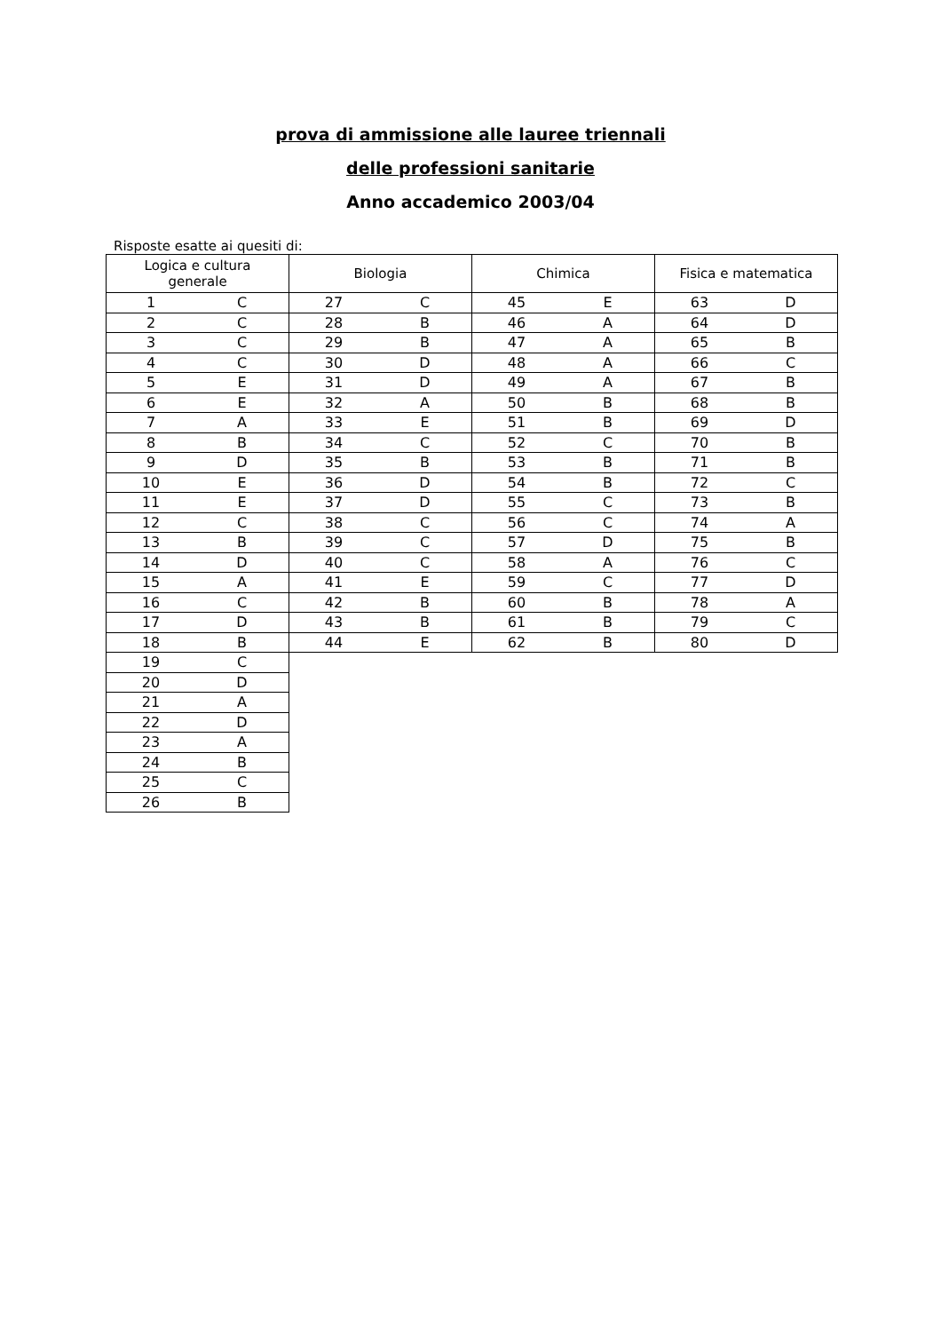prova di ammissione alle lauree triennali
delle professioni sanitarie
Anno accademico 2003/04
Risposte esatte ai quesiti di:
| Logica e cultura generale | | Biologia | | Chimica | | Fisica e matematica | |
| --- | --- | --- | --- | --- | --- | --- | --- |
| 1 | C | 27 | C | 45 | E | 63 | D |
| 2 | C | 28 | B | 46 | A | 64 | D |
| 3 | C | 29 | B | 47 | A | 65 | B |
| 4 | C | 30 | D | 48 | A | 66 | C |
| 5 | E | 31 | D | 49 | A | 67 | B |
| 6 | E | 32 | A | 50 | B | 68 | B |
| 7 | A | 33 | E | 51 | B | 69 | D |
| 8 | B | 34 | C | 52 | C | 70 | B |
| 9 | D | 35 | B | 53 | B | 71 | B |
| 10 | E | 36 | D | 54 | B | 72 | C |
| 11 | E | 37 | D | 55 | C | 73 | B |
| 12 | C | 38 | C | 56 | C | 74 | A |
| 13 | B | 39 | C | 57 | D | 75 | B |
| 14 | D | 40 | C | 58 | A | 76 | C |
| 15 | A | 41 | E | 59 | C | 77 | D |
| 16 | C | 42 | B | 60 | B | 78 | A |
| 17 | D | 43 | B | 61 | B | 79 | C |
| 18 | B | 44 | E | 62 | B | 80 | D |
| 19 | C | | | | | | |
| 20 | D | | | | | | |
| 21 | A | | | | | | |
| 22 | D | | | | | | |
| 23 | A | | | | | | |
| 24 | B | | | | | | |
| 25 | C | | | | | | |
| 26 | B | | | | | | |